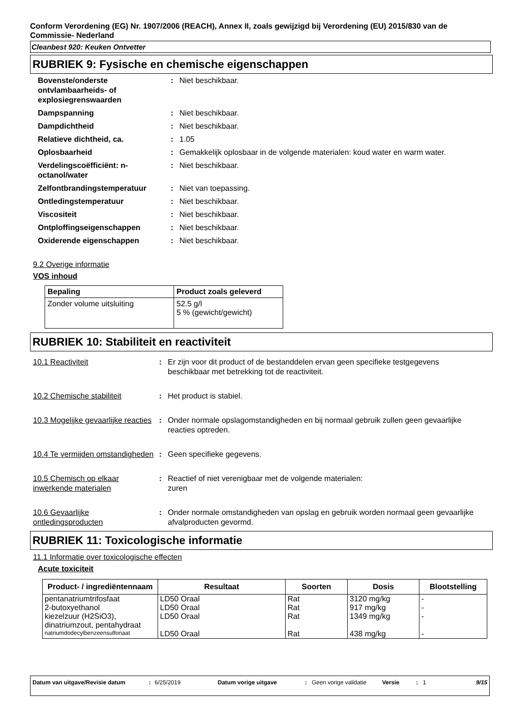Conform Verordening (EG) Nr. 1907/2006 (REACH), Annex II, zoals gewijzigd bij Verordening (EU) 2015/830 van de Commissie- Nederland
Cleanbest 920: Keuken Ontvetter
RUBRIEK 9: Fysische en chemische eigenschappen
Bovenste/onderste ontvlambaarheids- of explosiegrenswaarden
: Niet beschikbaar.
Dampspanning : Niet beschikbaar.
Dampdichtheid : Niet beschikbaar.
Relatieve dichtheid, ca. : 1.05
Oplosbaarheid : Gemakkelijk oplosbaar in de volgende materialen: koud water en warm water.
Verdelingscoëfficiënt: n-octanol/water
: Niet beschikbaar.
Zelfontbrandingstemperatuur : Niet van toepassing.
Ontledingstemperatuur : Niet beschikbaar.
Viscositeit : Niet beschikbaar.
Ontploffingseigenschappen : Niet beschikbaar.
Oxiderende eigenschappen : Niet beschikbaar.
9.2 Overige informatie
VOS inhoud
| Bepaling | Product zoals geleverd |
| --- | --- |
| Zonder volume uitsluiting | 52.5 g/l 5 % (gewicht/gewicht) |
RUBRIEK 10: Stabiliteit en reactiviteit
10.1 Reactiviteit : Er zijn voor dit product of de bestanddelen ervan geen specifieke testgegevens beschikbaar met betrekking tot de reactiviteit.
10.2 Chemische stabiliteit : Het product is stabiel.
10.3 Mogelijke gevaarlijke reacties
: Onder normale opslagomstandigheden en bij normaal gebruik zullen geen gevaarlijke reacties optreden.
10.4 Te vermijden omstandigheden
: Geen specifieke gegevens.
10.5 Chemisch op elkaar inwerkende materialen
: Reactief of niet verenigbaar met de volgende materialen:
zuren
10.6 Gevaarlijke ontledingsproducten
: Onder normale omstandigheden van opslag en gebruik worden normaal geen gevaarlijke afvalproducten gevormd.
RUBRIEK 11: Toxicologische informatie
11.1 Informatie over toxicologische effecten
Acute toxiciteit
| Product- / ingrediëntennaam | Resultaat | Soorten | Dosis | Blootstelling |
| --- | --- | --- | --- | --- |
| pentanatriumtrifosfaat | LD50 Oraal | Rat | 3120 mg/kg | - |
| 2-butoxyethanol | LD50 Oraal | Rat | 917 mg/kg | - |
| kiezelzuur (H2SiO3), dinatriumzout, pentahydraat | LD50 Oraal | Rat | 1349 mg/kg | - |
| natriumdodecylbenzeensulfonaat | LD50 Oraal | Rat | 438 mg/kg | - |
Datum van uitgave/Revisie datum : 6/25/2019 Datum vorige uitgave : Geen vorige validatie
Versie : 1 9/15